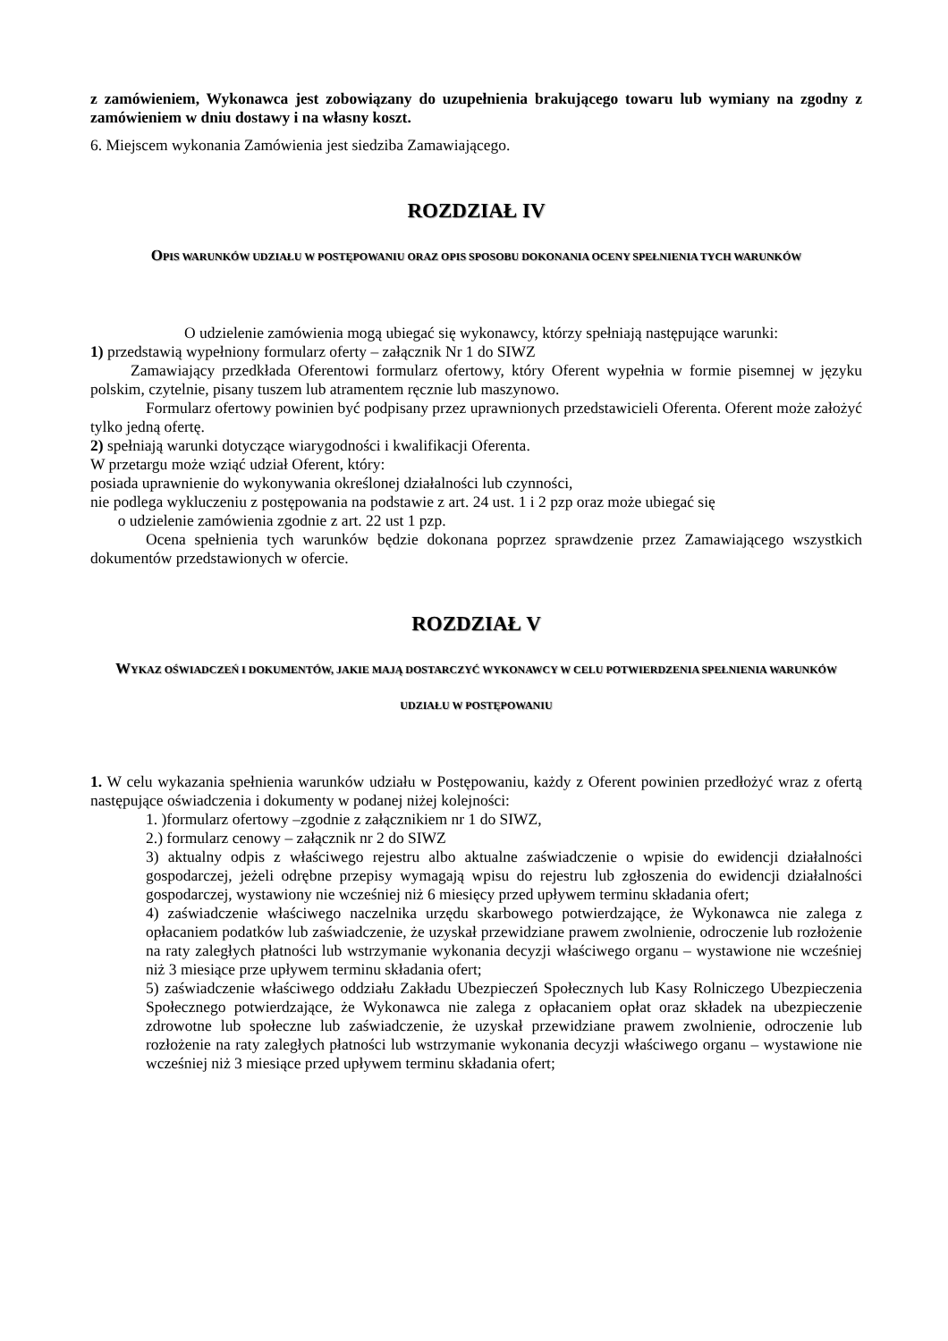z zamówieniem, Wykonawca jest zobowiązany do uzupełnienia brakującego towaru lub wymiany na zgodny z zamówieniem w dniu dostawy i na własny koszt.
6. Miejscem wykonania Zamówienia jest siedziba Zamawiającego.
ROZDZIAŁ IV
OPIS WARUNKÓW UDZIAŁU W POSTĘPOWANIU ORAZ OPIS SPOSOBU DOKONANIA OCENY SPEŁNIENIA TYCH WARUNKÓW
O udzielenie zamówienia mogą ubiegać się wykonawcy, którzy spełniają następujące warunki:
1) przedstawią wypełniony formularz oferty – załącznik Nr 1 do SIWZ
Zamawiający przedkłada Oferentowi formularz ofertowy, który Oferent wypełnia w formie pisemnej w języku polskim, czytelnie, pisany tuszem lub atramentem ręcznie lub maszynowo.
Formularz ofertowy powinien być podpisany przez uprawnionych przedstawicieli Oferenta. Oferent może założyć tylko jedną ofertę.
2) spełniają warunki dotyczące wiarygodności i kwalifikacji Oferenta.
W przetargu może wziąć udział Oferent, który:
posiada uprawnienie do wykonywania określonej działalności lub czynności,
nie podlega wykluczeniu z postępowania na podstawie z art. 24 ust. 1 i 2 pzp oraz może ubiegać się
o udzielenie zamówienia zgodnie z art. 22 ust 1 pzp.
Ocena spełnienia tych warunków będzie dokonana poprzez sprawdzenie przez Zamawiającego wszystkich dokumentów przedstawionych w ofercie.
ROZDZIAŁ V
WYKAZ OŚWIADCZEŃ I DOKUMENTÓW, JAKIE MAJĄ DOSTARCZYĆ WYKONAWCY W CELU POTWIERDZENIA SPEŁNIENIA WARUNKÓW UDZIAŁU W POSTĘPOWANIU
1. W celu wykazania spełnienia warunków udziału w Postępowaniu, każdy z Oferent powinien przedłożyć wraz z ofertą następujące oświadczenia i dokumenty w podanej niżej kolejności:
1. )formularz ofertowy –zgodnie z załącznikiem nr 1 do SIWZ,
2.) formularz cenowy – załącznik nr 2 do SIWZ
3) aktualny odpis z właściwego rejestru albo aktualne zaświadczenie o wpisie do ewidencji działalności gospodarczej, jeżeli odrębne przepisy wymagają wpisu do rejestru lub zgłoszenia do ewidencji działalności gospodarczej, wystawiony nie wcześniej niż 6 miesięcy przed upływem terminu składania ofert;
4) zaświadczenie właściwego naczelnika urzędu skarbowego potwierdzające, że Wykonawca nie zalega z opłacaniem podatków lub zaświadczenie, że uzyskał przewidziane prawem zwolnienie, odroczenie lub rozłożenie na raty zaległych płatności lub wstrzymanie wykonania decyzji właściwego organu – wystawione nie wcześniej niż 3 miesiące prze upływem terminu składania ofert;
5) zaświadczenie właściwego oddziału Zakładu Ubezpieczeń Społecznych lub Kasy Rolniczego Ubezpieczenia Społecznego potwierdzające, że Wykonawca nie zalega z opłacaniem opłat oraz składek na ubezpieczenie zdrowotne lub społeczne lub zaświadczenie, że uzyskał przewidziane prawem zwolnienie, odroczenie lub rozłożenie na raty zaległych płatności lub wstrzymanie wykonania decyzji właściwego organu – wystawione nie wcześniej niż 3 miesiące przed upływem terminu składania ofert;